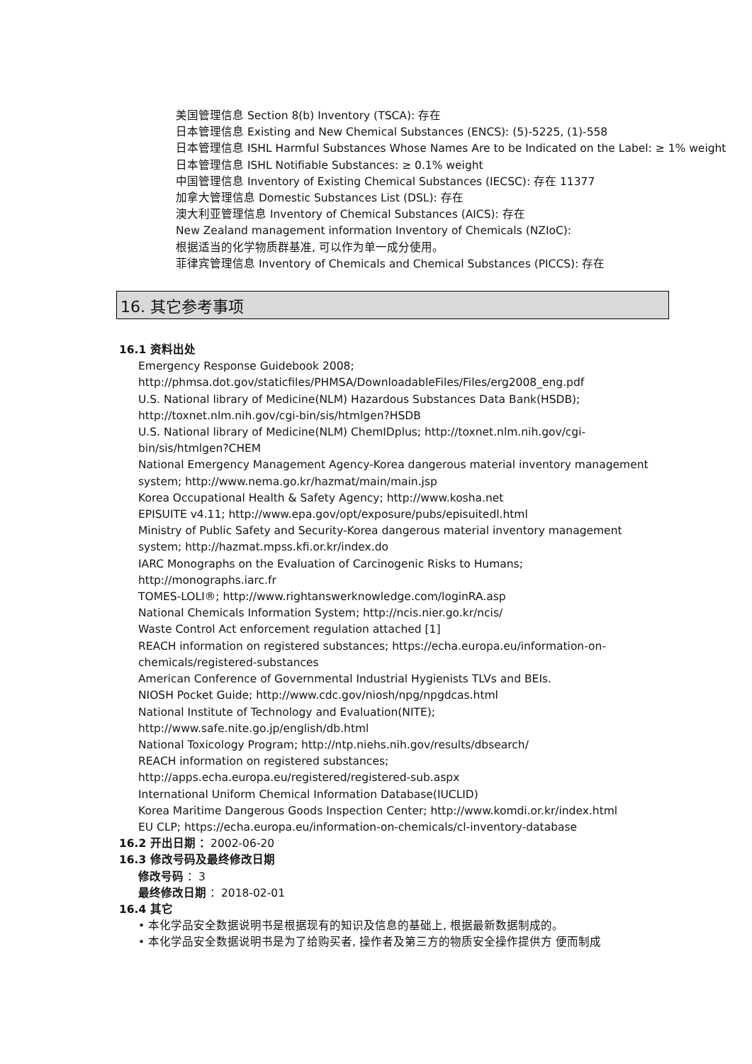美国管理信息 Section 8(b) Inventory (TSCA): 存在
日本管理信息 Existing and New Chemical Substances (ENCS): (5)-5225, (1)-558
日本管理信息 ISHL Harmful Substances Whose Names Are to be Indicated on the Label: ≥ 1% weight
日本管理信息 ISHL Notifiable Substances: ≥ 0.1% weight
中国管理信息 Inventory of Existing Chemical Substances (IECSC): 存在 11377
加拿大管理信息 Domestic Substances List (DSL): 存在
澳大利亚管理信息 Inventory of Chemical Substances (AICS): 存在
New Zealand management information Inventory of Chemicals (NZIoC):
根据适当的化学物质群基准, 可以作为单一成分使用。
菲律宾管理信息 Inventory of Chemicals and Chemical Substances (PICCS): 存在
16. 其它参考事项
16.1 资料出处
Emergency Response Guidebook 2008;
http://phmsa.dot.gov/staticfiles/PHMSA/DownloadableFiles/Files/erg2008_eng.pdf
U.S. National library of Medicine(NLM) Hazardous Substances Data Bank(HSDB);
http://toxnet.nlm.nih.gov/cgi-bin/sis/htmlgen?HSDB
U.S. National library of Medicine(NLM) ChemIDplus; http://toxnet.nlm.nih.gov/cgi-bin/sis/htmlgen?CHEM
National Emergency Management Agency-Korea dangerous material inventory management system; http://www.nema.go.kr/hazmat/main/main.jsp
Korea Occupational Health & Safety Agency; http://www.kosha.net
EPISUITE v4.11; http://www.epa.gov/opt/exposure/pubs/episuitedl.html
Ministry of Public Safety and Security-Korea dangerous material inventory management system; http://hazmat.mpss.kfi.or.kr/index.do
IARC Monographs on the Evaluation of Carcinogenic Risks to Humans;
http://monographs.iarc.fr
TOMES-LOLI®; http://www.rightanswerknowledge.com/loginRA.asp
National Chemicals Information System; http://ncis.nier.go.kr/ncis/
Waste Control Act enforcement regulation attached [1]
REACH information on registered substances; https://echa.europa.eu/information-on-chemicals/registered-substances
American Conference of Governmental Industrial Hygienists TLVs and BEIs.
NIOSH Pocket Guide; http://www.cdc.gov/niosh/npg/npgdcas.html
National Institute of Technology and Evaluation(NITE);
http://www.safe.nite.go.jp/english/db.html
National Toxicology Program; http://ntp.niehs.nih.gov/results/dbsearch/
REACH information on registered substances;
http://apps.echa.europa.eu/registered/registered-sub.aspx
International Uniform Chemical Information Database(IUCLID)
Korea Maritime Dangerous Goods Inspection Center; http://www.komdi.or.kr/index.html
EU CLP; https://echa.europa.eu/information-on-chemicals/cl-inventory-database
16.2 开出日期 ：2002-06-20
16.3 修改号码及最终修改日期
修改号码 ：3
最终修改日期 ：2018-02-01
16.4 其它
• 本化学品安全数据说明书是根据现有的知识及信息的基础上, 根据最新数据制成的。
• 本化学品安全数据说明书是为了给购买者, 操作者及第三方的物质安全操作提供方 便而制成